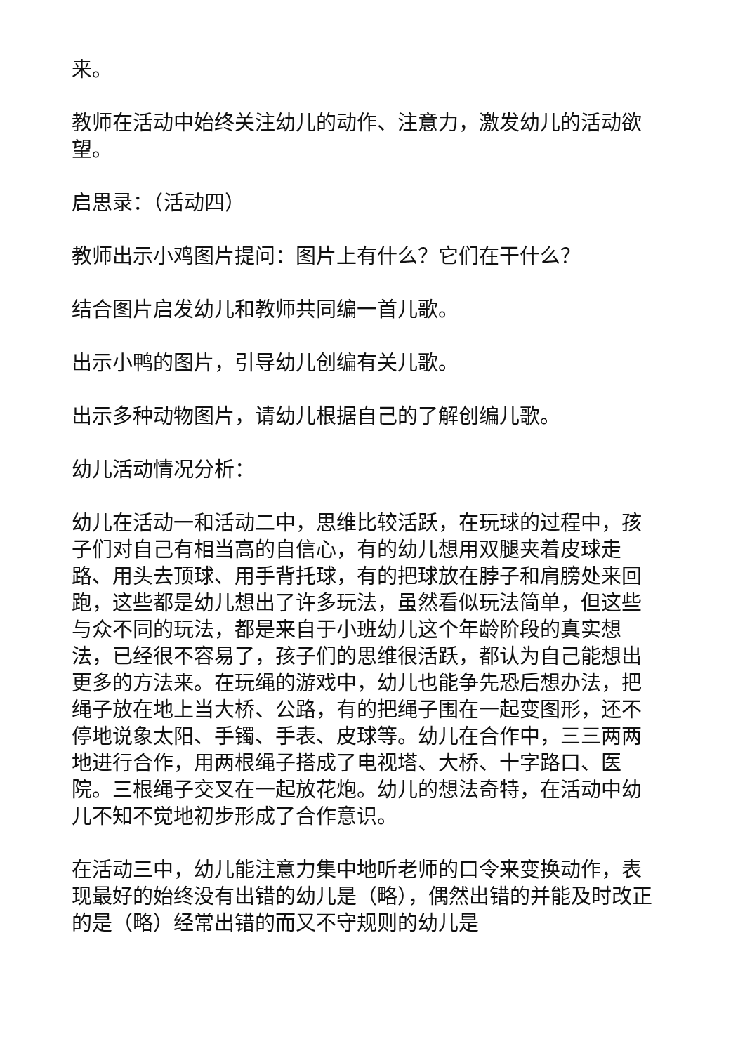来。
教师在活动中始终关注幼儿的动作、注意力，激发幼儿的活动欲望。
启思录：（活动四）
教师出示小鸡图片提问：图片上有什么？它们在干什么？
结合图片启发幼儿和教师共同编一首儿歌。
出示小鸭的图片，引导幼儿创编有关儿歌。
出示多种动物图片，请幼儿根据自己的了解创编儿歌。
幼儿活动情况分析：
幼儿在活动一和活动二中，思维比较活跃，在玩球的过程中，孩子们对自己有相当高的自信心，有的幼儿想用双腿夹着皮球走路、用头去顶球、用手背托球，有的把球放在脖子和肩膀处来回跑，这些都是幼儿想出了许多玩法，虽然看似玩法简单，但这些与众不同的玩法，都是来自于小班幼儿这个年龄阶段的真实想法，已经很不容易了，孩子们的思维很活跃，都认为自己能想出更多的方法来。在玩绳的游戏中，幼儿也能争先恐后想办法，把绳子放在地上当大桥、公路，有的把绳子围在一起变图形，还不停地说象太阳、手镯、手表、皮球等。幼儿在合作中，三三两两地进行合作，用两根绳子搭成了电视塔、大桥、十字路口、医院。三根绳子交叉在一起放花炮。幼儿的想法奇特，在活动中幼儿不知不觉地初步形成了合作意识。
在活动三中，幼儿能注意力集中地听老师的口令来变换动作，表现最好的始终没有出错的幼儿是（略），偶然出错的并能及时改正的是（略）经常出错的而又不守规则的幼儿是